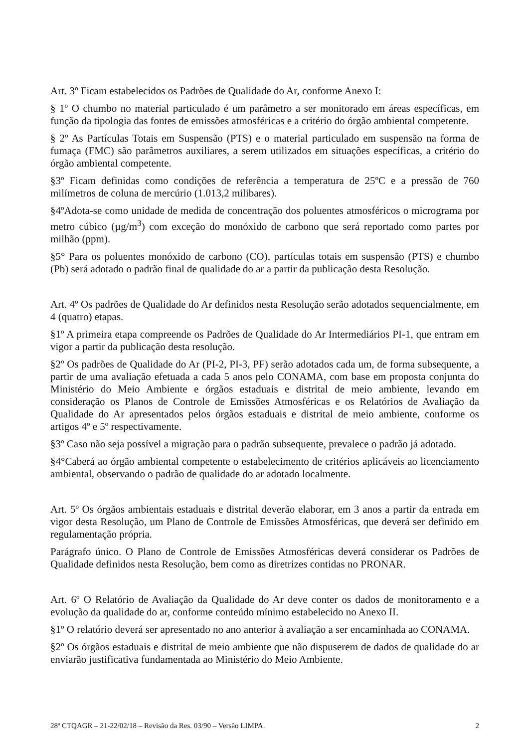Art. 3º Ficam estabelecidos os Padrões de Qualidade do Ar, conforme Anexo I:
§ 1º O chumbo no material particulado é um parâmetro a ser monitorado em áreas específicas, em função da tipologia das fontes de emissões atmosféricas e a critério do órgão ambiental competente.
§ 2º As Partículas Totais em Suspensão (PTS) e o material particulado em suspensão na forma de fumaça (FMC) são parâmetros auxiliares, a serem utilizados em situações específicas, a critério do órgão ambiental competente.
§3º Ficam definidas como condições de referência a temperatura de 25ºC e a pressão de 760 milímetros de coluna de mercúrio (1.013,2 milibares).
§4ºAdota-se como unidade de medida de concentração dos poluentes atmosféricos o micrograma por metro cúbico (µg/m<sup>3</sup>) com exceção do monóxido de carbono que será reportado como partes por milhão (ppm).
§5° Para os poluentes monóxido de carbono (CO), partículas totais em suspensão (PTS) e chumbo (Pb) será adotado o padrão final de qualidade do ar a partir da publicação desta Resolução.
Art. 4º Os padrões de Qualidade do Ar definidos nesta Resolução serão adotados sequencialmente, em 4 (quatro) etapas.
§1º A primeira etapa compreende os Padrões de Qualidade do Ar Intermediários PI-1, que entram em vigor a partir da publicação desta resolução.
§2º Os padrões de Qualidade do Ar (PI-2, PI-3, PF) serão adotados cada um, de forma subsequente, a partir de uma avaliação efetuada a cada 5 anos pelo CONAMA, com base em proposta conjunta do Ministério do Meio Ambiente e órgãos estaduais e distrital de meio ambiente, levando em consideração os Planos de Controle de Emissões Atmosféricas e os Relatórios de Avaliação da Qualidade do Ar apresentados pelos órgãos estaduais e distrital de meio ambiente, conforme os artigos 4º e 5º respectivamente.
§3º Caso não seja possível a migração para o padrão subsequente, prevalece o padrão já adotado.
§4°Caberá ao órgão ambiental competente o estabelecimento de critérios aplicáveis ao licenciamento ambiental, observando o padrão de qualidade do ar adotado localmente.
Art. 5º Os órgãos ambientais estaduais e distrital deverão elaborar, em 3 anos a partir da entrada em vigor desta Resolução, um Plano de Controle de Emissões Atmosféricas, que deverá ser definido em regulamentação própria.
Parágrafo único. O Plano de Controle de Emissões Atmosféricas deverá considerar os Padrões de Qualidade definidos nesta Resolução, bem como as diretrizes contidas no PRONAR.
Art. 6º O Relatório de Avaliação da Qualidade do Ar deve conter os dados de monitoramento e a evolução da qualidade do ar, conforme conteúdo mínimo estabelecido no Anexo II.
§1º O relatório deverá ser apresentado no ano anterior à avaliação a ser encaminhada ao CONAMA.
§2º Os órgãos estaduais e distrital de meio ambiente que não dispuserem de dados de qualidade do ar enviarão justificativa fundamentada ao Ministério do Meio Ambiente.
28ª CTQAGR – 21-22/02/18 – Revisão da Res. 03/90 – Versão LIMPA. 2